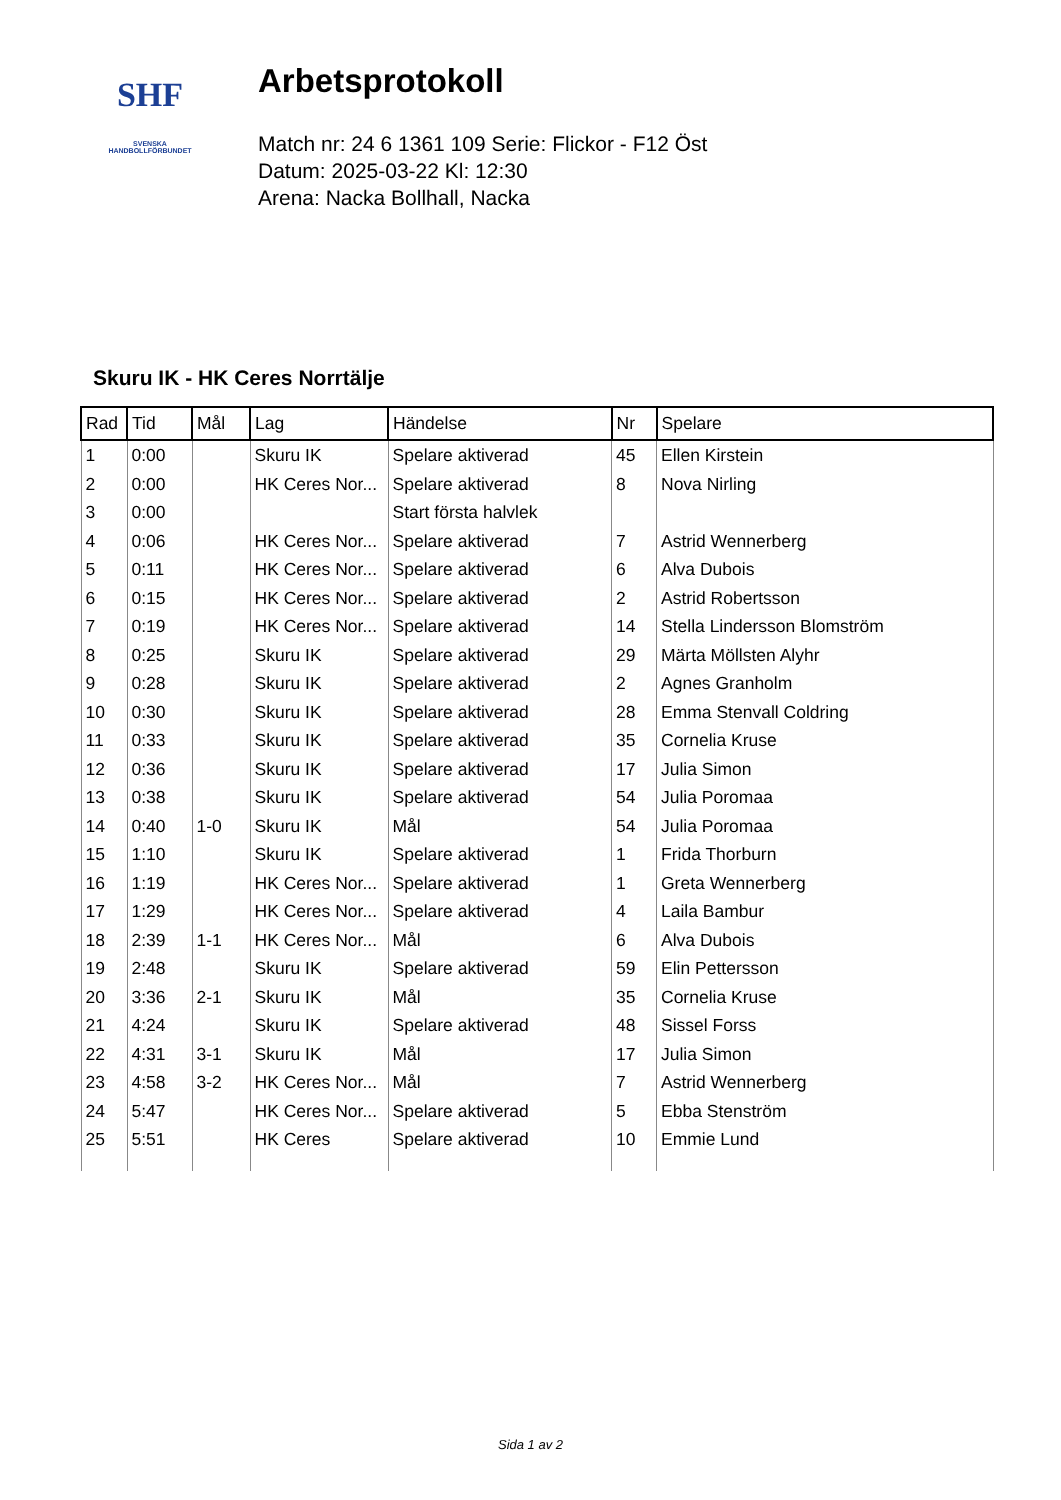SHF
SVENSKA
HANDBOLLFÖRBUNDET
Arbetsprotokoll
Match nr: 24 6 1361 109 Serie: Flickor - F12 Öst
Datum: 2025-03-22 Kl: 12:30
Arena: Nacka Bollhall, Nacka
Skuru IK - HK Ceres Norrtälje
| Rad | Tid | Mål | Lag | Händelse | Nr | Spelare |
| --- | --- | --- | --- | --- | --- | --- |
| 1 | 0:00 | | Skuru IK | Spelare aktiverad | 45 | Ellen Kirstein |
| 2 | 0:00 | | HK Ceres Nor... | Spelare aktiverad | 8 | Nova Nirling |
| 3 | 0:00 | | | Start första halvlek | | |
| 4 | 0:06 | | HK Ceres Nor... | Spelare aktiverad | 7 | Astrid Wennerberg |
| 5 | 0:11 | | HK Ceres Nor... | Spelare aktiverad | 6 | Alva Dubois |
| 6 | 0:15 | | HK Ceres Nor... | Spelare aktiverad | 2 | Astrid Robertsson |
| 7 | 0:19 | | HK Ceres Nor... | Spelare aktiverad | 14 | Stella Lindersson Blomström |
| 8 | 0:25 | | Skuru IK | Spelare aktiverad | 29 | Märta Möllsten Alyhr |
| 9 | 0:28 | | Skuru IK | Spelare aktiverad | 2 | Agnes Granholm |
| 10 | 0:30 | | Skuru IK | Spelare aktiverad | 28 | Emma Stenvall Coldring |
| 11 | 0:33 | | Skuru IK | Spelare aktiverad | 35 | Cornelia Kruse |
| 12 | 0:36 | | Skuru IK | Spelare aktiverad | 17 | Julia Simon |
| 13 | 0:38 | | Skuru IK | Spelare aktiverad | 54 | Julia Poromaa |
| 14 | 0:40 | 1-0 | Skuru IK | Mål | 54 | Julia Poromaa |
| 15 | 1:10 | | Skuru IK | Spelare aktiverad | 1 | Frida Thorburn |
| 16 | 1:19 | | HK Ceres Nor... | Spelare aktiverad | 1 | Greta Wennerberg |
| 17 | 1:29 | | HK Ceres Nor... | Spelare aktiverad | 4 | Laila Bambur |
| 18 | 2:39 | 1-1 | HK Ceres Nor... | Mål | 6 | Alva Dubois |
| 19 | 2:48 | | Skuru IK | Spelare aktiverad | 59 | Elin Pettersson |
| 20 | 3:36 | 2-1 | Skuru IK | Mål | 35 | Cornelia Kruse |
| 21 | 4:24 | | Skuru IK | Spelare aktiverad | 48 | Sissel Forss |
| 22 | 4:31 | 3-1 | Skuru IK | Mål | 17 | Julia Simon |
| 23 | 4:58 | 3-2 | HK Ceres Nor... | Mål | 7 | Astrid Wennerberg |
| 24 | 5:47 | | HK Ceres Nor... | Spelare aktiverad | 5 | Ebba Stenström |
| 25 | 5:51 | | HK Ceres | Spelare aktiverad | 10 | Emmie Lund |
Sida 1 av 2